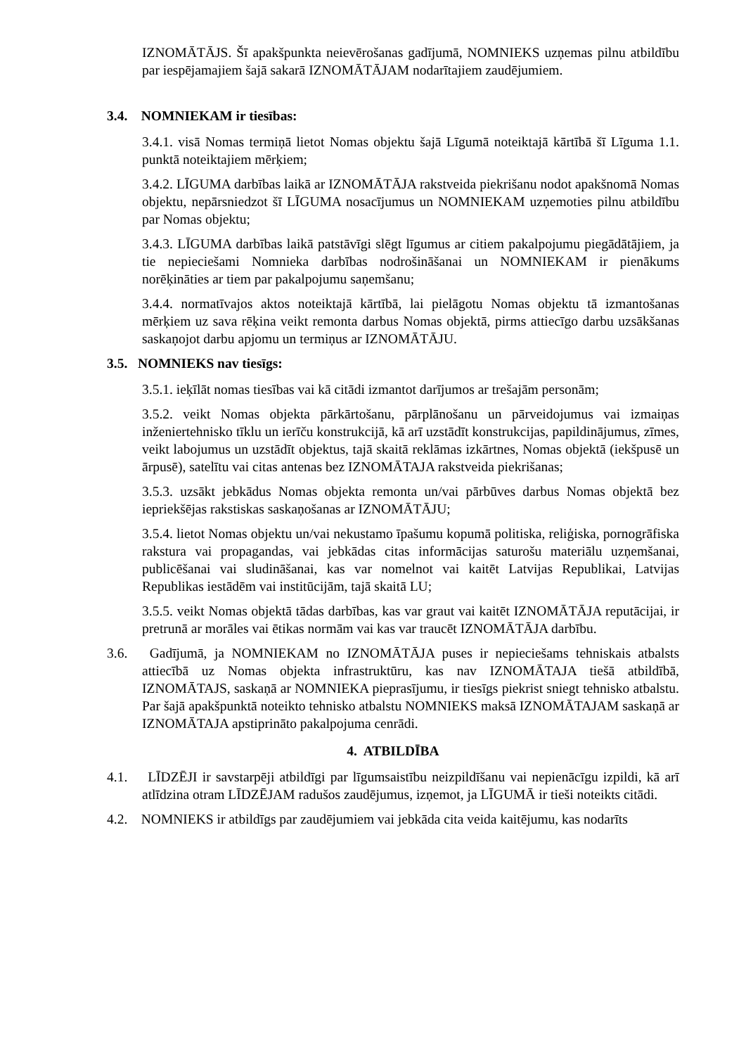IZNOMĀTĀJS. Šī apakšpunkta neievērošanas gadījumā, NOMNIEKS uzņemas pilnu atbildību par iespējamajiem šajā sakarā IZNOMĀTĀJAM nodarītajiem zaudējumiem.
3.4. NOMNIEKAM ir tiesības:
3.4.1. visā Nomas termiņā lietot Nomas objektu šajā Līgumā noteiktajā kārtībā šī Līguma 1.1. punktā noteiktajiem mērķiem;
3.4.2. LĪGUMA darbības laikā ar IZNOMĀTĀJA rakstveida piekrišanu nodot apakšnomā Nomas objektu, nepārsniedzot šī LĪGUMA nosacījumus un NOMNIEKAM uzņemoties pilnu atbildību par Nomas objektu;
3.4.3. LĪGUMA darbības laikā patstāvīgi slēgt līgumus ar citiem pakalpojumu piegādātājiem, ja tie nepieciešami Nomnieka darbības nodrošināšanai un NOMNIEKAM ir pienākums norēķināties ar tiem par pakalpojumu saņemšanu;
3.4.4. normatīvajos aktos noteiktajā kārtībā, lai pielāgotu Nomas objektu tā izmantošanas mērķiem uz sava rēķina veikt remonta darbus Nomas objektā, pirms attiecīgo darbu uzsākšanas saskaņojot darbu apjomu un termiņus ar IZNOMĀTĀJU.
3.5. NOMNIEKS nav tiesīgs:
3.5.1. ieķīlāt nomas tiesības vai kā citādi izmantot darījumos ar trešajām personām;
3.5.2. veikt Nomas objekta pārkārtošanu, pārplānošanu un pārveidojumus vai izmaiņas inženiertehnisko tīklu un ierīču konstrukcijā, kā arī uzstādīt konstrukcijas, papildinājumus, zīmes, veikt labojumus un uzstādīt objektus, tajā skaitā reklāmas izkārtnes, Nomas objektā (iekšpusē un ārpusē), satelītu vai citas antenas bez IZNOMĀTAJA rakstveida piekrišanas;
3.5.3. uzsākt jebkādus Nomas objekta remonta un/vai pārbūves darbus Nomas objektā bez iepriekšējas rakstiskas saskaņošanas ar IZNOMĀTĀJU;
3.5.4. lietot Nomas objektu un/vai nekustamo īpašumu kopumā politiska, reliģiska, pornogrāfiska rakstura vai propagandas, vai jebkādas citas informācijas saturošu materiālu uzņemšanai, publicēšanai vai sludināšanai, kas var nomelnot vai kaitēt Latvijas Republikai, Latvijas Republikas iestādēm vai institūcijām, tajā skaitā LU;
3.5.5. veikt Nomas objektā tādas darbības, kas var graut vai kaitēt IZNOMĀTĀJA reputācijai, ir pretrunā ar morāles vai ētikas normām vai kas var traucēt IZNOMĀTĀJA darbību.
3.6. Gadījumā, ja NOMNIEKAM no IZNOMĀTĀJA puses ir nepieciešams tehniskais atbalsts attiecībā uz Nomas objekta infrastruktūru, kas nav IZNOMĀTAJA tiešā atbildībā, IZNOMĀTAJS, saskaņā ar NOMNIEKA pieprasījumu, ir tiesīgs piekrist sniegt tehnisko atbalstu. Par šajā apakšpunktā noteikto tehnisko atbalstu NOMNIEKS maksā IZNOMĀTAJAM saskaņā ar IZNOMĀTAJA apstiprināto pakalpojuma cenrādi.
4. ATBILDĪBA
4.1. LĪDZĒJI ir savstarpēji atbildīgi par līgumsaistību neizpildīšanu vai nepienācīgu izpildi, kā arī atlīdzina otram LĪDZĒJAM radušos zaudējumus, izņemot, ja LĪGUMĀ ir tieši noteikts citādi.
4.2. NOMNIEKS ir atbildīgs par zaudējumiem vai jebkāda cita veida kaitējumu, kas nodarīts